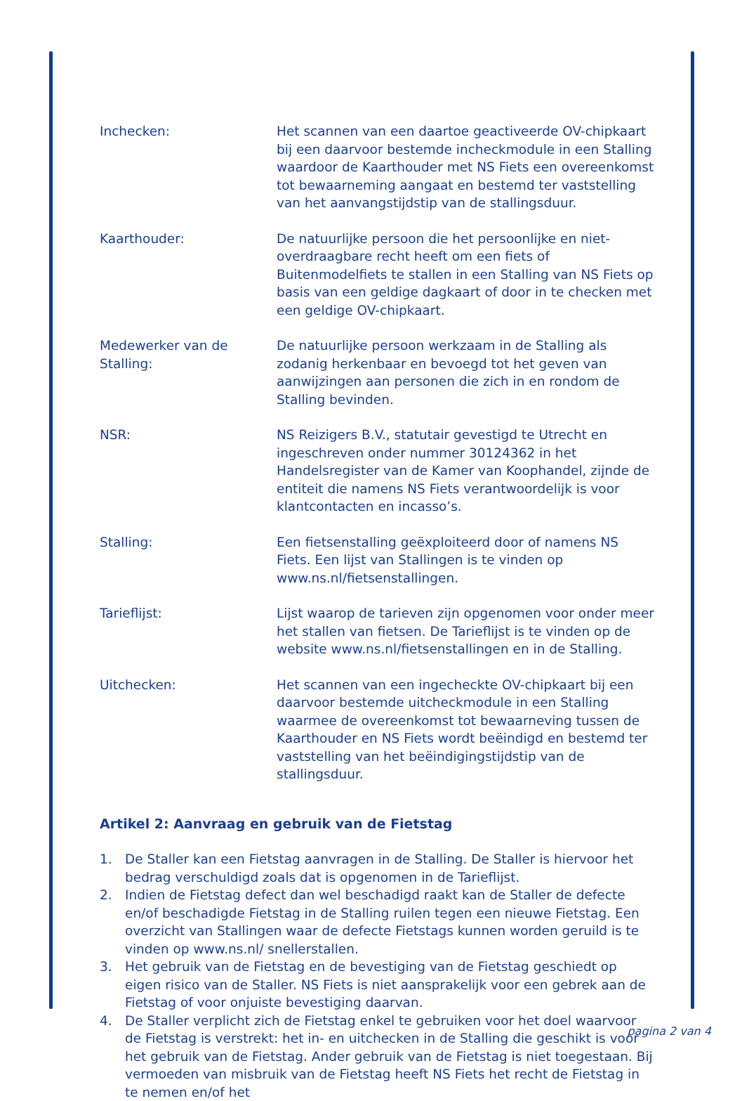Inchecken: Het scannen van een daartoe geactiveerde OV-chipkaart bij een daarvoor bestemde incheckmodule in een Stalling waardoor de Kaarthouder met NS Fiets een overeenkomst tot bewaarneming aangaat en bestemd ter vaststelling van het aanvangstijdstip van de stallingsduur.
Kaarthouder: De natuurlijke persoon die het persoonlijke en niet-overdraagbare recht heeft om een fiets of Buitenmodelfiets te stallen in een Stalling van NS Fiets op basis van een geldige dagkaart of door in te checken met een geldige OV-chipkaart.
Medewerker van de Stalling:
De natuurlijke persoon werkzaam in de Stalling als zodanig herkenbaar en bevoegd tot het geven van aanwijzingen aan personen die zich in en rondom de Stalling bevinden.
NSR: NS Reizigers B.V., statutair gevestigd te Utrecht en ingeschreven onder nummer 30124362 in het Handelsregister van de Kamer van Koophandel, zijnde de entiteit die namens NS Fiets verantwoordelijk is voor klantcontacten en incasso’s.
Stalling: Een fietsenstalling geëxploiteerd door of namens NS Fiets. Een lijst van Stallingen is te vinden op www.ns.nl/fietsenstallingen.
Tarieflijst: Lijst waarop de tarieven zijn opgenomen voor onder meer het stallen van fietsen. De Tarieflijst is te vinden op de website www.ns.nl/fietsenstallingen en in de Stalling.
Uitchecken: Het scannen van een ingecheckte OV-chipkaart bij een daarvoor bestemde uitcheckmodule in een Stalling waarmee de overeenkomst tot bewaarneving tussen de Kaarthouder en NS Fiets wordt beëindigd en bestemd ter vaststelling van het beëindigingstijdstip van de stallingsduur.
Artikel 2: Aanvraag en gebruik van de Fietstag
1. De Staller kan een Fietstag aanvragen in de Stalling. De Staller is hiervoor het bedrag verschuldigd zoals dat is opgenomen in de Tarieflijst.
2. Indien de Fietstag defect dan wel beschadigd raakt kan de Staller de defecte en/of beschadigde Fietstag in de Stalling ruilen tegen een nieuwe Fietstag. Een overzicht van Stallingen waar de defecte Fietstags kunnen worden geruild is te vinden op www.ns.nl/ snellerstallen.
3. Het gebruik van de Fietstag en de bevestiging van de Fietstag geschiedt op eigen risico van de Staller. NS Fiets is niet aansprakelijk voor een gebrek aan de Fietstag of voor onjuiste bevestiging daarvan.
4. De Staller verplicht zich de Fietstag enkel te gebruiken voor het doel waarvoor de Fietstag is verstrekt: het in- en uitchecken in de Stalling die geschikt is voor het gebruik van de Fietstag. Ander gebruik van de Fietstag is niet toegestaan. Bij vermoeden van misbruik van de Fietstag heeft NS Fiets het recht de Fietstag in te nemen en/of het
pagina 2 van 4